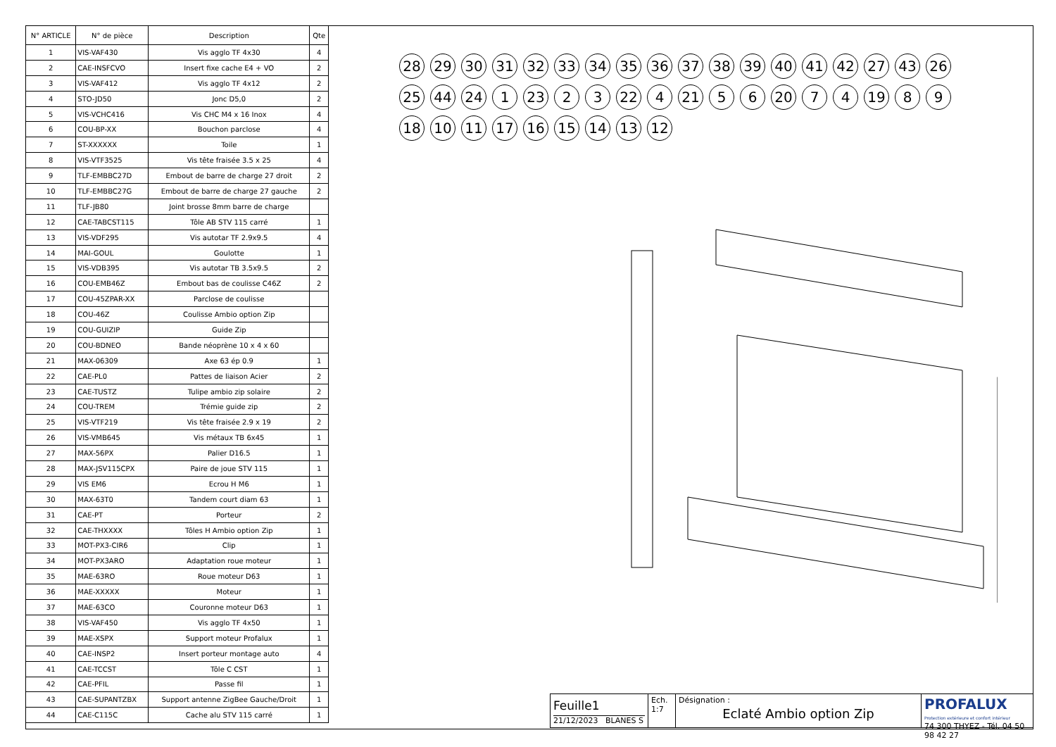| N° ARTICLE | N° de pièce | Description | Qte |
| --- | --- | --- | --- |
| 1 | VIS-VAF430 | Vis agglo TF 4x30 | 4 |
| 2 | CAE-INSFCVO | Insert fixe cache E4 + VO | 2 |
| 3 | VIS-VAF412 | Vis agglo TF 4x12 | 2 |
| 4 | STO-JD50 | Jonc D5,0 | 2 |
| 5 | VIS-VCHC416 | Vis CHC M4 x 16 Inox | 4 |
| 6 | COU-BP-XX | Bouchon parclose | 4 |
| 7 | ST-XXXXXX | Toile | 1 |
| 8 | VIS-VTF3525 | Vis tête fraisée 3.5 x 25 | 4 |
| 9 | TLF-EMBBC27D | Embout de barre de charge 27 droit | 2 |
| 10 | TLF-EMBBC27G | Embout de barre de charge 27 gauche | 2 |
| 11 | TLF-JB80 | Joint brosse 8mm barre de charge | |
| 12 | CAE-TABCST115 | Tôle AB STV 115 carré | 1 |
| 13 | VIS-VDF295 | Vis autotar TF 2.9x9.5 | 4 |
| 14 | MAI-GOUL | Goulotte | 1 |
| 15 | VIS-VDB395 | Vis autotar TB 3.5x9.5 | 2 |
| 16 | COU-EMB46Z | Embout bas de coulisse C46Z | 2 |
| 17 | COU-45ZPAR-XX | Parclose de coulisse | |
| 18 | COU-46Z | Coulisse Ambio option Zip | |
| 19 | COU-GUIZIP | Guide Zip | |
| 20 | COU-BDNEO | Bande néoprène 10 x 4 x 60 | |
| 21 | MAX-06309 | Axe 63 ép 0.9 | 1 |
| 22 | CAE-PL0 | Pattes de liaison Acier | 2 |
| 23 | CAE-TUSTZ | Tulipe ambio zip solaire | 2 |
| 24 | COU-TREM | Trémie guide zip | 2 |
| 25 | VIS-VTF219 | Vis tête fraisée 2.9 x 19 | 2 |
| 26 | VIS-VMB645 | Vis métaux TB 6x45 | 1 |
| 27 | MAX-56PX | Palier D16.5 | 1 |
| 28 | MAX-JSV115CPX | Paire de joue STV 115 | 1 |
| 29 | VIS EM6 | Ecrou H M6 | 1 |
| 30 | MAX-63T0 | Tandem court diam 63 | 1 |
| 31 | CAE-PT | Porteur | 2 |
| 32 | CAE-THXXXX | Tôles H Ambio option Zip | 1 |
| 33 | MOT-PX3-CIR6 | Clip | 1 |
| 34 | MOT-PX3ARO | Adaptation roue moteur | 1 |
| 35 | MAE-63RO | Roue moteur D63 | 1 |
| 36 | MAE-XXXXX | Moteur | 1 |
| 37 | MAE-63CO | Couronne moteur D63 | 1 |
| 38 | VIS-VAF450 | Vis agglo TF 4x50 | 1 |
| 39 | MAE-XSPX | Support moteur Profalux | 1 |
| 40 | CAE-INSP2 | Insert porteur montage auto | 4 |
| 41 | CAE-TCCST | Tôle C CST | 1 |
| 42 | CAE-PFIL | Passe fil | 1 |
| 43 | CAE-SUPANTZBX | Support antenne ZigBee Gauche/Droit | 1 |
| 44 | CAE-C115C | Cache alu STV 115 carré | 1 |
28 29 30 31 32 33 34 35 36 37 38 39 40 41 42 27 43 26 25 44 24 1 23 2 3 22 4 21 5 6 20 7 4 19 8 9 18 10 11 17 16 15 14 13 12
Feuille1
21/12/2023 BLANES S
Ech. 1:7
Désignation :
Eclaté Ambio option Zip
PROFALUX
Protection extérieure et confort intérieur
74 300 THYEZ - Tél. 04 50 98 42 27